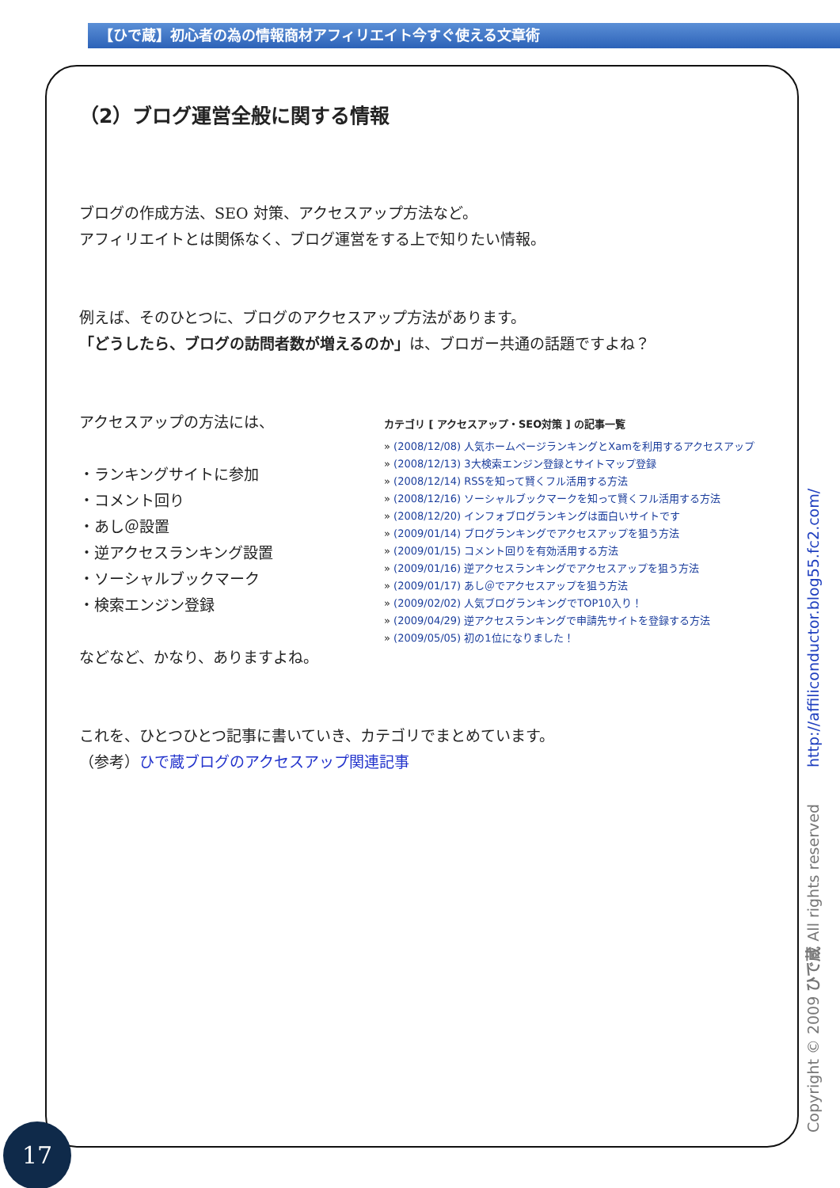【ひで蔵】初心者の為の情報商材アフィリエイト今すぐ使える文章術
（2）ブログ運営全般に関する情報
ブログの作成方法、SEO 対策、アクセスアップ方法など。
アフィリエイトとは関係なく、ブログ運営をする上で知りたい情報。
例えば、そのひとつに、ブログのアクセスアップ方法があります。
「どうしたら、ブログの訪問者数が増えるのか」は、ブロガー共通の話題ですよね？
アクセスアップの方法には、
・ランキングサイトに参加
・コメント回り
・あし＠設置
・逆アクセスランキング設置
・ソーシャルブックマーク
・検索エンジン登録
などなど、かなり、ありますよね。
カテゴリ [ アクセスアップ・SEO対策 ] の記事一覧
» (2008/12/08) 人気ホームページランキングとXamを利用するアクセスアップ
» (2008/12/13) 3大検索エンジン登録とサイトマップ登録
» (2008/12/14) RSSを知って賢くフル活用する方法
» (2008/12/16) ソーシャルブックマークを知って賢くフル活用する方法
» (2008/12/20) インフォブログランキングは面白いサイトです
» (2009/01/14) ブログランキングでアクセスアップを狙う方法
» (2009/01/15) コメント回りを有効活用する方法
» (2009/01/16) 逆アクセスランキングでアクセスアップを狙う方法
» (2009/01/17) あし＠でアクセスアップを狙う方法
» (2009/02/02) 人気ブログランキングでTOP10入り！
» (2009/04/29) 逆アクセスランキングで申請先サイトを登録する方法
» (2009/05/05) 初の1位になりました！
これを、ひとつひとつ記事に書いていき、カテゴリでまとめています。
（参考）ひで蔵ブログのアクセスアップ関連記事
Copyright © 2009 ひで蔵 All rights reserved http://affiliconductor.blog55.fc2.com/
17